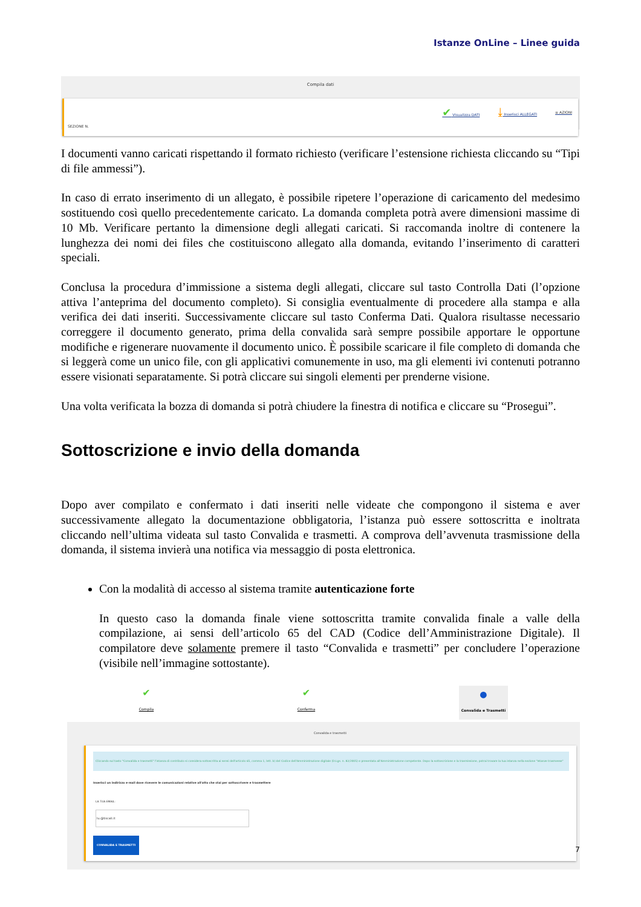Istanze OnLine – Linee guida
Compila dati
SEZIONE N. ✔ Visualizza DATI ⤓ Inserisci ALLEGATI ≡ AZIONI
I documenti vanno caricati rispettando il formato richiesto (verificare l’estensione richiesta cliccando su “Tipi di file ammessi”).
In caso di errato inserimento di un allegato, è possibile ripetere l’operazione di caricamento del medesimo sostituendo così quello precedentemente caricato. La domanda completa potrà avere dimensioni massime di 10 Mb. Verificare pertanto la dimensione degli allegati caricati. Si raccomanda inoltre di contenere la lunghezza dei nomi dei files che costituiscono allegato alla domanda, evitando l’inserimento di caratteri speciali.
Conclusa la procedura d’immissione a sistema degli allegati, cliccare sul tasto Controlla Dati (l’opzione attiva l’anteprima del documento completo). Si consiglia eventualmente di procedere alla stampa e alla verifica dei dati inseriti. Successivamente cliccare sul tasto Conferma Dati. Qualora risultasse necessario correggere il documento generato, prima della convalida sarà sempre possibile apportare le opportune modifiche e rigenerare nuovamente il documento unico. È possibile scaricare il file completo di domanda che si leggerà come un unico file, con gli applicativi comunemente in uso, ma gli elementi ivi contenuti potranno essere visionati separatamente. Si potrà cliccare sui singoli elementi per prenderne visione.
Una volta verificata la bozza di domanda si potrà chiudere la finestra di notifica e cliccare su “Prosegui”.
Sottoscrizione e invio della domanda
Dopo aver compilato e confermato i dati inseriti nelle videate che compongono il sistema e aver successivamente allegato la documentazione obbligatoria, l’istanza può essere sottoscritta e inoltrata cliccando nell’ultima videata sul tasto Convalida e trasmetti. A comprova dell’avvenuta trasmissione della domanda, il sistema invierà una notifica via messaggio di posta elettronica.
Con la modalità di accesso al sistema tramite autenticazione forte
In questo caso la domanda finale viene sottoscritta tramite convalida finale a valle della compilazione, ai sensi dell’articolo 65 del CAD (Codice dell’Amministrazione Digitale). Il compilatore deve solamente premere il tasto “Convalida e trasmetti” per concludere l’operazione (visibile nell’immagine sottostante).
✔
Compila ✔
Conferma ●
Convalida e Trasmetti
Convalida e trasmetti
Cliccando sul tasto "Convalida e trasmetti" l'istanza di contributo si considera sottoscritta ai sensi dell'articolo 65, comma 1, lett. b) del Codice dell'Amministrazione digitale (D.Lgs. n. 82/2005) e presentata all'Amministrazione competente. Dopo la sottoscrizione e la trasmissione, potrai trovare la tua istanza nella sezione "Istanze trasmesse"
Inserisci un indirizzo e-mail dove ricevere le comunicazioni relative all'atto che stai per sottoscrivere e trasmettere
LA TUA EMAIL:
lu.@tiscali.it
CONVALIDA E TRASMETTI
7